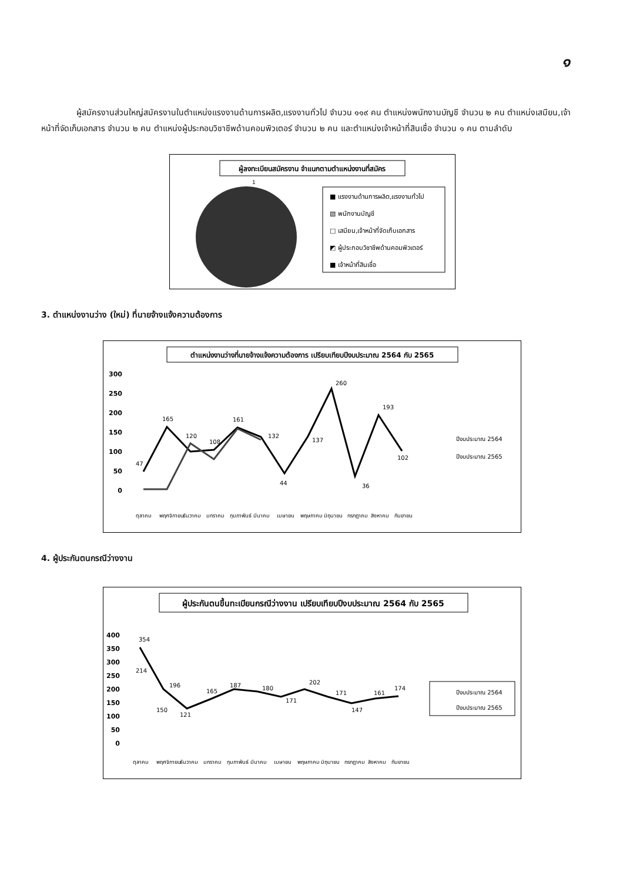๑
ผู้สมัครงานส่วนใหญ่สมัครงานในตำแหน่งแรงงานด้านการผลิต,แรงงานทั่วไป จำนวน ๑๑๙ คน ตำแหน่งพนักงานบัญชี จำนวน ๒ คน ตำแหน่งเสมียน,เจ้าหน้าที่จัดเก็บเอกสาร จำนวน ๒ คน ตำแหน่งผู้ประกอบวิชาชีพด้านคอมพิวเตอร์ จำนวน ๒ คน และตำแหน่งเจ้าหน้าที่สินเชื่อ จำนวน ๑ คน ตามลำดับ
ผู้ลงทะเบียนสมัครงาน จำแนกตามตำแหน่งงานที่สมัคร
1
■ แรงงานด้านการผลิต,แรงงานทั่วไป
▧ พนักงานบัญชี
□ เสมียน,เจ้าหน้าที่จัดเก็บเอกสาร
◩ ผู้ประกอบวิชาชีพด้านคอมพิวเตอร์
■ เจ้าหน้าที่สินเชื่อ
3. ตำแหน่งงานว่าง (ใหม่) ที่นายจ้างแจ้งความต้องการ
ตำแหน่งงานว่างที่นายจ้างแจ้งความต้องการ เปรียบเทียบปีงบประมาณ 2564 กับ 2565
300
250
200
150
100
50
0
47
165
120
108
161
132
44
137
260
36
193
102
ปีงบประมาณ 2564
ปีงบประมาณ 2565
ตุลาคม
พฤศจิกายน
ธันวาคม
มกราคม
กุมภาพันธ์
มีนาคม
เมษายน
พฤษภาคม
มิถุนายน
กรกฎาคม
สิงหาคม
กันยายน
4. ผู้ประกันตนกรณีว่างงาน
ผู้ประกันตนขึ้นทะเบียนกรณีว่างงาน เปรียบเทียบปีงบประมาณ 2564 กับ 2565
400
350
300
250
200
150
100
50
0
354
214
196
150
121
165
187
180
171
202
171
147
161
174
ปีงบประมาณ 2564
ปีงบประมาณ 2565
ตุลาคม
พฤศจิกายน
ธันวาคม
มกราคม
กุมภาพันธ์
มีนาคม
เมษายน
พฤษภาคม
มิถุนายน
กรกฎาคม
สิงหาคม
กันยายน